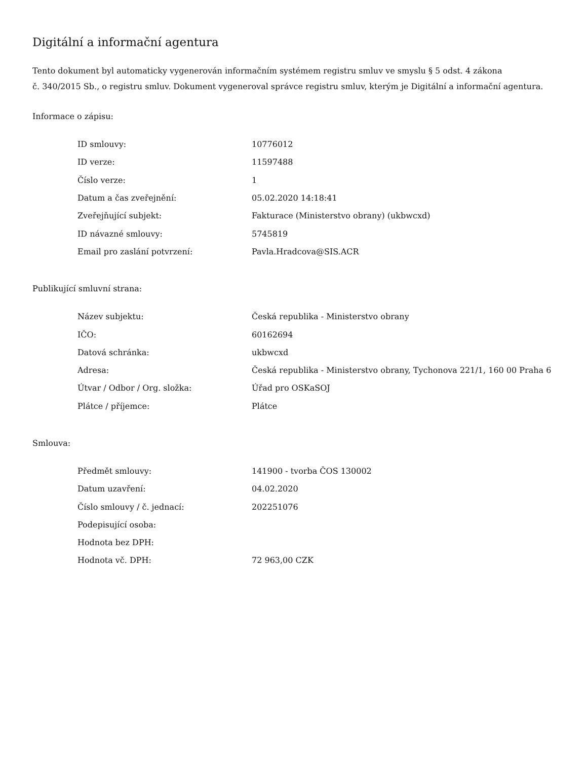Digitální a informační agentura
Tento dokument byl automaticky vygenerován informačním systémem registru smluv ve smyslu § 5 odst. 4 zákona
č. 340/2015 Sb., o registru smluv. Dokument vygeneroval správce registru smluv, kterým je Digitální a informační agentura.
Informace o zápisu:
| ID smlouvy: | 10776012 |
| ID verze: | 11597488 |
| Číslo verze: | 1 |
| Datum a čas zveřejnění: | 05.02.2020 14:18:41 |
| Zveřejňující subjekt: | Fakturace (Ministerstvo obrany) (ukbwcxd) |
| ID návazné smlouvy: | 5745819 |
| Email pro zaslání potvrzení: | Pavla.Hradcova@SIS.ACR |
Publikující smluvní strana:
| Název subjektu: | Česká republika - Ministerstvo obrany |
| IČO: | 60162694 |
| Datová schránka: | ukbwcxd |
| Adresa: | Česká republika - Ministerstvo obrany, Tychonova 221/1, 160 00 Praha 6 |
| Útvar / Odbor / Org. složka: | Úřad pro OSKaSOJ |
| Plátce / příjemce: | Plátce |
Smlouva:
| Předmět smlouvy: | 141900 - tvorba ČOS 130002 |
| Datum uzavření: | 04.02.2020 |
| Číslo smlouvy / č. jednací: | 202251076 |
| Podepisující osoba: | |
| Hodnota bez DPH: | |
| Hodnota vč. DPH: | 72 963,00 CZK |